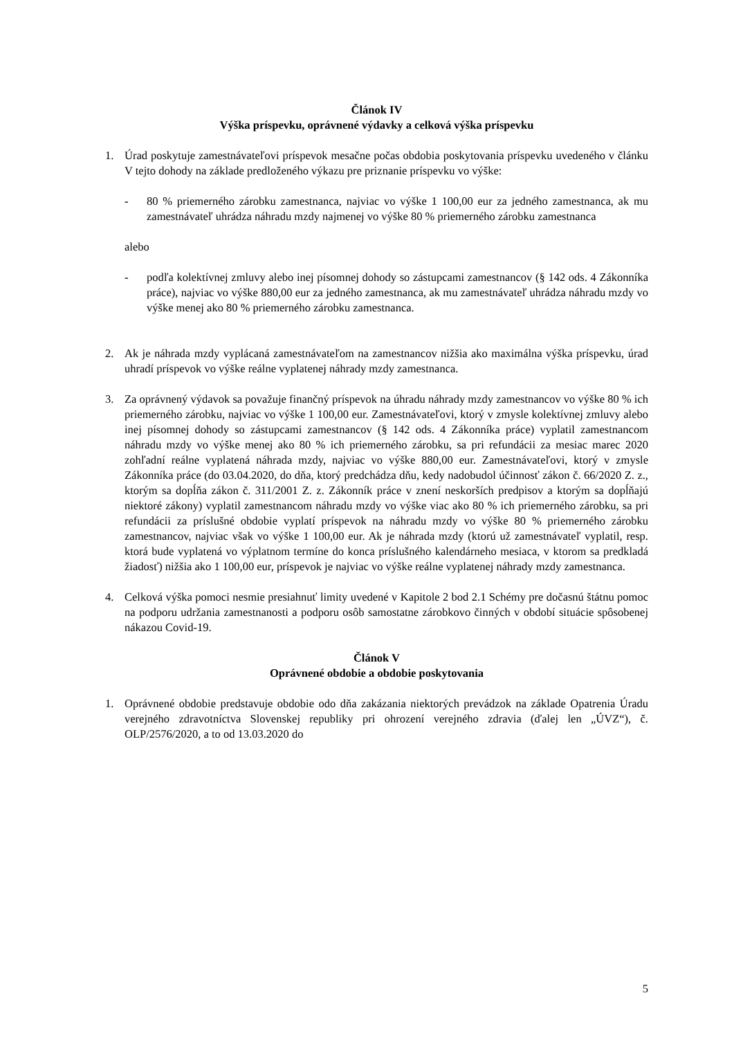Článok IV
Výška príspevku, oprávnené výdavky a celková výška príspevku
1. Úrad poskytuje zamestnávateľovi príspevok mesačne počas obdobia poskytovania príspevku uvedeného v článku V tejto dohody na základe predloženého výkazu pre priznanie príspevku vo výške:
- 80 % priemerného zárobku zamestnanca, najviac vo výške 1 100,00 eur za jedného zamestnanca, ak mu zamestnávateľ uhrádza náhradu mzdy najmenej vo výške 80 % priemerného zárobku zamestnanca
alebo
- podľa kolektívnej zmluvy alebo inej písomnej dohody so zástupcami zamestnancov (§ 142 ods. 4 Zákonníka práce), najviac vo výške 880,00 eur za jedného zamestnanca, ak mu zamestnávateľ uhrádza náhradu mzdy vo výške menej ako 80 % priemerného zárobku zamestnanca.
2. Ak je náhrada mzdy vyplácaná zamestnávateľom na zamestnancov nižšia ako maximálna výška príspevku, úrad uhradí príspevok vo výške reálne vyplatenej náhrady mzdy zamestnanca.
3. Za oprávnený výdavok sa považuje finančný príspevok na úhradu náhrady mzdy zamestnancov vo výške 80 % ich priemerného zárobku, najviac vo výške 1 100,00 eur. Zamestnávateľovi, ktorý v zmysle kolektívnej zmluvy alebo inej písomnej dohody so zástupcami zamestnancov (§ 142 ods. 4 Zákonníka práce) vyplatil zamestnancom náhradu mzdy vo výške menej ako 80 % ich priemerného zárobku, sa pri refundácii za mesiac marec 2020 zohľadní reálne vyplatená náhrada mzdy, najviac vo výške 880,00 eur. Zamestnávateľovi, ktorý v zmysle Zákonníka práce (do 03.04.2020, do dňa, ktorý predchádza dňu, kedy nadobudol účinnosť zákon č. 66/2020 Z. z., ktorým sa dopĺňa zákon č. 311/2001 Z. z. Zákonník práce v znení neskorších predpisov a ktorým sa dopĺňajú niektoré zákony) vyplatil zamestnancom náhradu mzdy vo výške viac ako 80 % ich priemerného zárobku, sa pri refundácii za príslušné obdobie vyplatí príspevok na náhradu mzdy vo výške 80 % priemerného zárobku zamestnancov, najviac však vo výške 1 100,00 eur. Ak je náhrada mzdy (ktorú už zamestnávateľ vyplatil, resp. ktorá bude vyplatená vo výplatnom termíne do konca príslušného kalendárneho mesiaca, v ktorom sa predkladá žiadosť) nižšia ako 1 100,00 eur, príspevok je najviac vo výške reálne vyplatenej náhrady mzdy zamestnanca.
4. Celková výška pomoci nesmie presiahnuť limity uvedené v Kapitole 2 bod 2.1 Schémy pre dočasnú štátnu pomoc na podporu udržania zamestnanosti a podporu osôb samostatne zárobkovo činných v období situácie spôsobenej nákazou Covid-19.
Článok V
Oprávnené obdobie a obdobie poskytovania
1. Oprávnené obdobie predstavuje obdobie odo dňa zakázania niektorých prevádzok na základe Opatrenia Úradu verejného zdravotníctva Slovenskej republiky pri ohrození verejného zdravia (ďalej len „ÚVZ“), č. OLP/2576/2020, a to od 13.03.2020 do
5